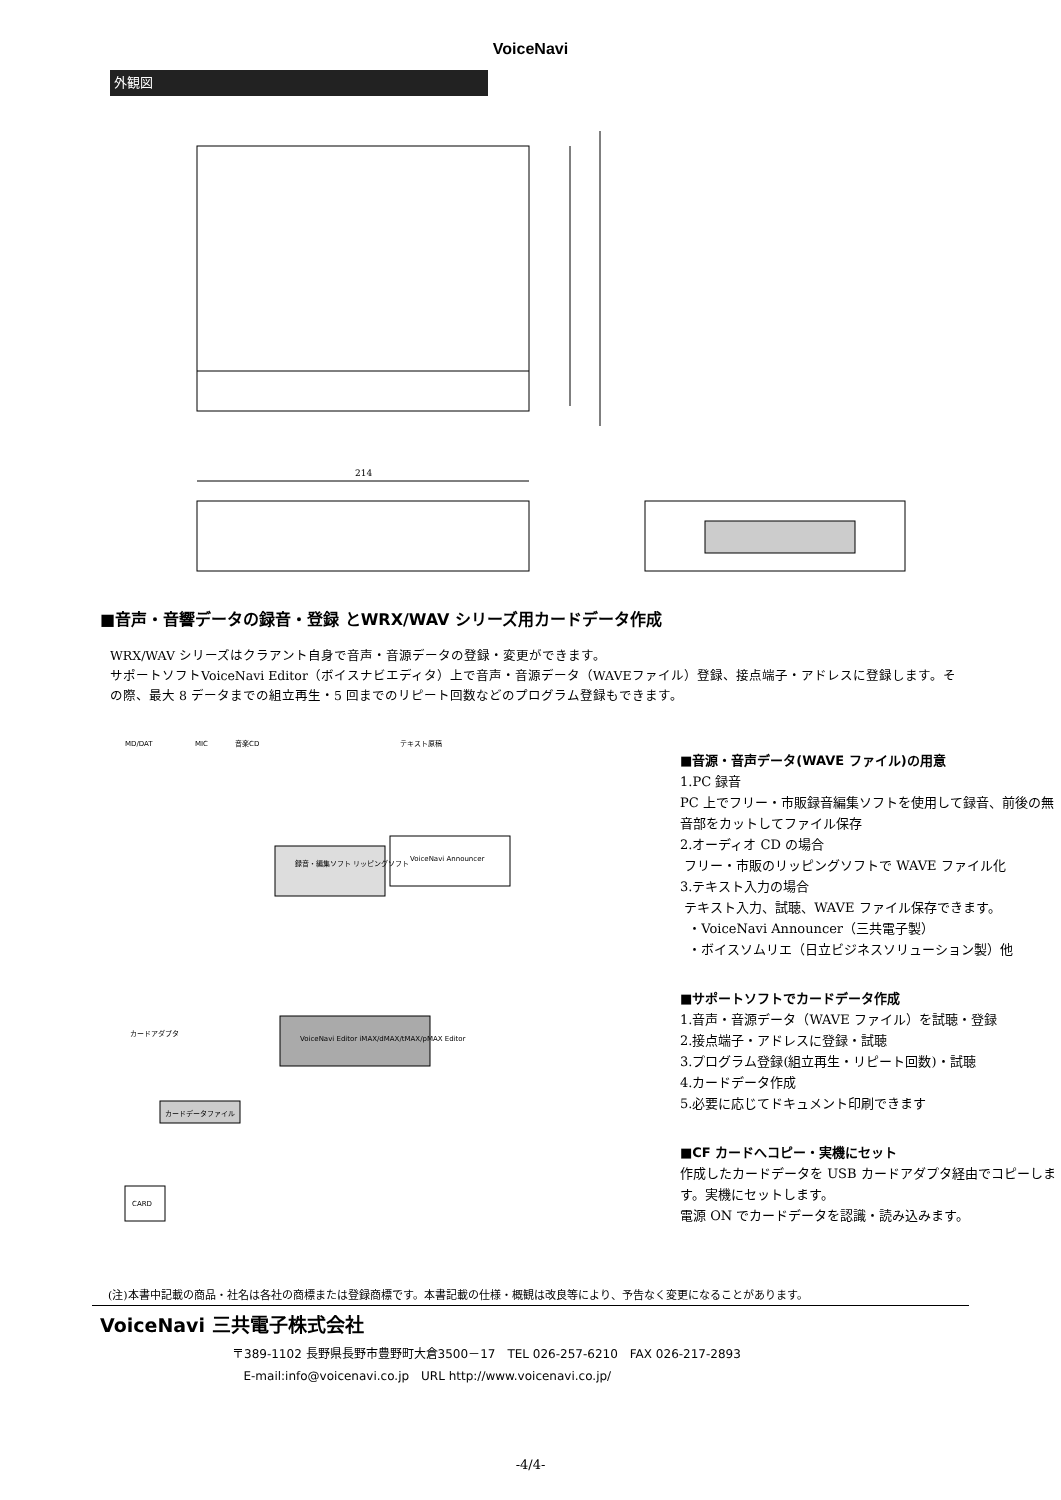VoiceNavi
外観図
214
■音声・音響データの録音・登録 とWRX/WAV シリーズ用カードデータ作成
WRX/WAV シリーズはクラアント自身で音声・音源データの登録・変更ができます。
サポートソフトVoiceNavi Editor（ボイスナビエディタ）上で音声・音源データ（WAVEファイル）登録、接点端子・アドレスに登録します。その際、最大 8 データまでの組立再生・5 回までのリピート回数などのプログラム登録もできます。
MD/DAT
MIC
音楽CD
テキスト原稿
録音・編集ソフト リッピングソフト
VoiceNavi Announcer
VoiceNavi Editor iMAX/dMAX/tMAX/pMAX Editor
カードアダプタ
カードデータファイル
CARD
■音源・音声データ(WAVE ファイル)の用意
1.PC 録音
PC 上でフリー・市販録音編集ソフトを使用して録音、前後の無音部をカットしてファイル保存
2.オーディオ CD の場合
フリー・市販のリッピングソフトで WAVE ファイル化
3.テキスト入力の場合
テキスト入力、試聴、WAVE ファイル保存できます。
・VoiceNavi Announcer（三共電子製）
・ボイスソムリエ（日立ビジネスソリューション製）他
■サポートソフトでカードデータ作成
1.音声・音源データ（WAVE ファイル）を試聴・登録
2.接点端子・アドレスに登録・試聴
3.プログラム登録(組立再生・リピート回数)・試聴
4.カードデータ作成
5.必要に応じてドキュメント印刷できます
■CF カードへコピー・実機にセット
作成したカードデータを USB カードアダプタ経由でコピーします。実機にセットします。
電源 ON でカードデータを認識・読み込みます。
(注)本書中記載の商品・社名は各社の商標または登録商標です。本書記載の仕様・概観は改良等により、予告なく変更になることがあります。
VoiceNavi 三共電子株式会社
〒389-1102 長野県長野市豊野町大倉3500－17　TEL 026-257-6210　FAX 026-217-2893
E-mail:info@voicenavi.co.jp　URL http://www.voicenavi.co.jp/
-4/4-